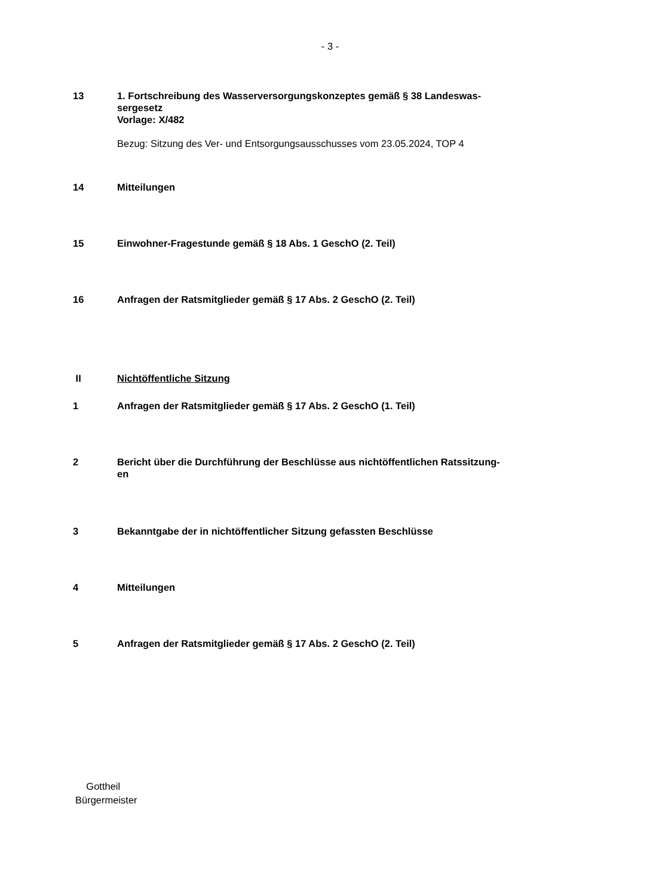- 3 -
13 1. Fortschreibung des Wasserversorgungskonzeptes gemäß § 38 Landeswas-
sergesetz
Vorlage: X/482
Bezug: Sitzung des Ver- und Entsorgungsausschusses vom 23.05.2024, TOP 4
14 Mitteilungen
15 Einwohner-Fragestunde gemäß § 18 Abs. 1 GeschO (2. Teil)
16 Anfragen der Ratsmitglieder gemäß § 17 Abs. 2 GeschO (2. Teil)
II Nichtöffentliche Sitzung
1 Anfragen der Ratsmitglieder gemäß § 17 Abs. 2 GeschO (1. Teil)
2 Bericht über die Durchführung der Beschlüsse aus nichtöffentlichen Ratssitzung-
en
3 Bekanntgabe der in nichtöffentlicher Sitzung gefassten Beschlüsse
4 Mitteilungen
5 Anfragen der Ratsmitglieder gemäß § 17 Abs. 2 GeschO (2. Teil)
Gottheil
Bürgermeister